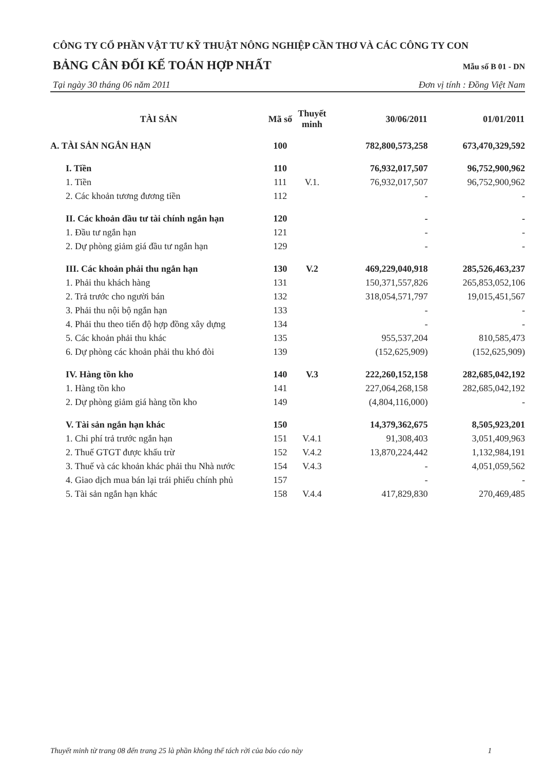CÔNG TY CỔ PHẦN VẬT TƯ KỸ THUẬT NÔNG NGHIỆP CẦN THƠ VÀ CÁC CÔNG TY CON
BẢNG CÂN ĐỐI KẾ TOÁN HỢP NHẤT Mẫu số B 01 - DN
Tại ngày 30 tháng 06 năm 2011 Đơn vị tính : Đồng Việt Nam
| TÀI SẢN | Mã số | Thuyết minh | 30/06/2011 | 01/01/2011 |
| --- | --- | --- | --- | --- |
| A. TÀI SẢN NGẮN HẠN | 100 | | 782,800,573,258 | 673,470,329,592 |
| I. Tiền | 110 | | 76,932,017,507 | 96,752,900,962 |
| 1. Tiền | 111 | V.1. | 76,932,017,507 | 96,752,900,962 |
| 2. Các khoản tương đương tiền | 112 | | - | - |
| II. Các khoản đầu tư tài chính ngắn hạn | 120 | | - | - |
| 1. Đầu tư ngắn hạn | 121 | | - | - |
| 2. Dự phòng giảm giá đầu tư ngắn hạn | 129 | | - | - |
| III. Các khoản phải thu ngắn hạn | 130 | V.2 | 469,229,040,918 | 285,526,463,237 |
| 1. Phải thu khách hàng | 131 | | 150,371,557,826 | 265,853,052,106 |
| 2. Trả trước cho người bán | 132 | | 318,054,571,797 | 19,015,451,567 |
| 3. Phải thu nội bộ ngắn hạn | 133 | | - | - |
| 4. Phải thu theo tiến độ hợp đồng xây dựng | 134 | | - | - |
| 5. Các khoản phải thu khác | 135 | | 955,537,204 | 810,585,473 |
| 6. Dự phòng các khoản phải thu khó đòi | 139 | | (152,625,909) | (152,625,909) |
| IV. Hàng tồn kho | 140 | V.3 | 222,260,152,158 | 282,685,042,192 |
| 1. Hàng tồn kho | 141 | | 227,064,268,158 | 282,685,042,192 |
| 2. Dự phòng giảm giá hàng tồn kho | 149 | | (4,804,116,000) | - |
| V. Tài sản ngắn hạn khác | 150 | | 14,379,362,675 | 8,505,923,201 |
| 1. Chi phí trả trước ngắn hạn | 151 | V.4.1 | 91,308,403 | 3,051,409,963 |
| 2. Thuế GTGT được khấu trừ | 152 | V.4.2 | 13,870,224,442 | 1,132,984,191 |
| 3. Thuế và các khoản khác phải thu Nhà nước | 154 | V.4.3 | - | 4,051,059,562 |
| 4. Giao dịch mua bán lại trái phiếu chính phủ | 157 | | - | - |
| 5. Tài sản ngắn hạn khác | 158 | V.4.4 | 417,829,830 | 270,469,485 |
Thuyết minh từ trang 08 đến trang 25 là phần không thể tách rời của báo cáo này 1